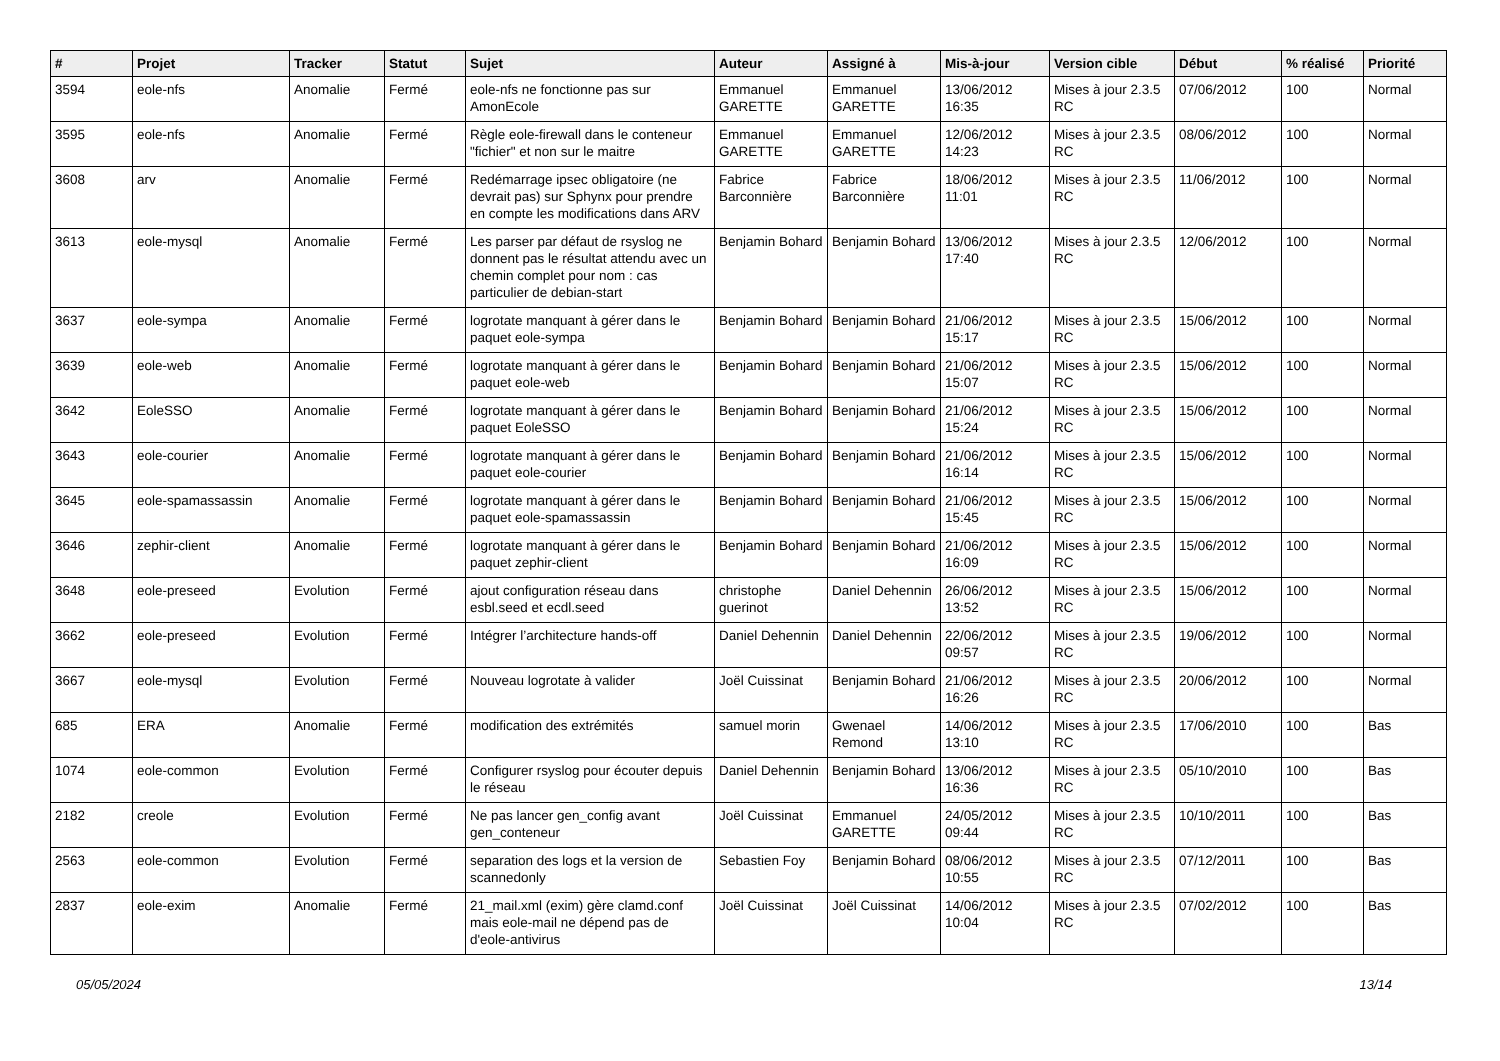| # | Projet | Tracker | Statut | Sujet | Auteur | Assigné à | Mis-à-jour | Version cible | Début | % réalisé | Priorité |
| --- | --- | --- | --- | --- | --- | --- | --- | --- | --- | --- | --- |
| 3594 | eole-nfs | Anomalie | Fermé | eole-nfs ne fonctionne pas sur AmonEcole | Emmanuel GARETTE | Emmanuel GARETTE | 13/06/2012 16:35 | Mises à jour 2.3.5 RC | 07/06/2012 | 100 | Normal |
| 3595 | eole-nfs | Anomalie | Fermé | Règle eole-firewall dans le conteneur "fichier" et non sur le maitre | Emmanuel GARETTE | Emmanuel GARETTE | 12/06/2012 14:23 | Mises à jour 2.3.5 RC | 08/06/2012 | 100 | Normal |
| 3608 | arv | Anomalie | Fermé | Redémarrage ipsec obligatoire (ne devrait pas) sur Sphynx pour prendre en compte les modifications dans ARV | Fabrice Barconnière | Fabrice Barconnière | 18/06/2012 11:01 | Mises à jour 2.3.5 RC | 11/06/2012 | 100 | Normal |
| 3613 | eole-mysql | Anomalie | Fermé | Les parser par défaut de rsyslog ne donnent pas le résultat attendu avec un chemin complet pour nom : cas particulier de debian-start | Benjamin Bohard | Benjamin Bohard | 13/06/2012 17:40 | Mises à jour 2.3.5 RC | 12/06/2012 | 100 | Normal |
| 3637 | eole-sympa | Anomalie | Fermé | logrotate manquant à gérer dans le paquet eole-sympa | Benjamin Bohard | Benjamin Bohard | 21/06/2012 15:17 | Mises à jour 2.3.5 RC | 15/06/2012 | 100 | Normal |
| 3639 | eole-web | Anomalie | Fermé | logrotate manquant à gérer dans le paquet eole-web | Benjamin Bohard | Benjamin Bohard | 21/06/2012 15:07 | Mises à jour 2.3.5 RC | 15/06/2012 | 100 | Normal |
| 3642 | EoleSSO | Anomalie | Fermé | logrotate manquant à gérer dans le paquet EoleSSO | Benjamin Bohard | Benjamin Bohard | 21/06/2012 15:24 | Mises à jour 2.3.5 RC | 15/06/2012 | 100 | Normal |
| 3643 | eole-courier | Anomalie | Fermé | logrotate manquant à gérer dans le paquet eole-courier | Benjamin Bohard | Benjamin Bohard | 21/06/2012 16:14 | Mises à jour 2.3.5 RC | 15/06/2012 | 100 | Normal |
| 3645 | eole-spamassassin | Anomalie | Fermé | logrotate manquant à gérer dans le paquet eole-spamassassin | Benjamin Bohard | Benjamin Bohard | 21/06/2012 15:45 | Mises à jour 2.3.5 RC | 15/06/2012 | 100 | Normal |
| 3646 | zephir-client | Anomalie | Fermé | logrotate manquant à gérer dans le paquet zephir-client | Benjamin Bohard | Benjamin Bohard | 21/06/2012 16:09 | Mises à jour 2.3.5 RC | 15/06/2012 | 100 | Normal |
| 3648 | eole-preseed | Evolution | Fermé | ajout configuration réseau dans esbl.seed et ecdl.seed | christophe guerinot | Daniel Dehennin | 26/06/2012 13:52 | Mises à jour 2.3.5 RC | 15/06/2012 | 100 | Normal |
| 3662 | eole-preseed | Evolution | Fermé | Intégrer l’architecture hands-off | Daniel Dehennin | Daniel Dehennin | 22/06/2012 09:57 | Mises à jour 2.3.5 RC | 19/06/2012 | 100 | Normal |
| 3667 | eole-mysql | Evolution | Fermé | Nouveau logrotate à valider | Joël Cuissinat | Benjamin Bohard | 21/06/2012 16:26 | Mises à jour 2.3.5 RC | 20/06/2012 | 100 | Normal |
| 685 | ERA | Anomalie | Fermé | modification des extrémités | samuel morin | Gwenael Remond | 14/06/2012 13:10 | Mises à jour 2.3.5 RC | 17/06/2010 | 100 | Bas |
| 1074 | eole-common | Evolution | Fermé | Configurer rsyslog pour écouter depuis le réseau | Daniel Dehennin | Benjamin Bohard | 13/06/2012 16:36 | Mises à jour 2.3.5 RC | 05/10/2010 | 100 | Bas |
| 2182 | creole | Evolution | Fermé | Ne pas lancer gen_config avant gen_conteneur | Joël Cuissinat | Emmanuel GARETTE | 24/05/2012 09:44 | Mises à jour 2.3.5 RC | 10/10/2011 | 100 | Bas |
| 2563 | eole-common | Evolution | Fermé | separation des logs et la version de scannedonly | Sebastien Foy | Benjamin Bohard | 08/06/2012 10:55 | Mises à jour 2.3.5 RC | 07/12/2011 | 100 | Bas |
| 2837 | eole-exim | Anomalie | Fermé | 21_mail.xml (exim) gère clamd.conf mais eole-mail ne dépend pas de d'eole-antivirus | Joël Cuissinat | Joël Cuissinat | 14/06/2012 10:04 | Mises à jour 2.3.5 RC | 07/02/2012 | 100 | Bas |
05/05/2024 13/14